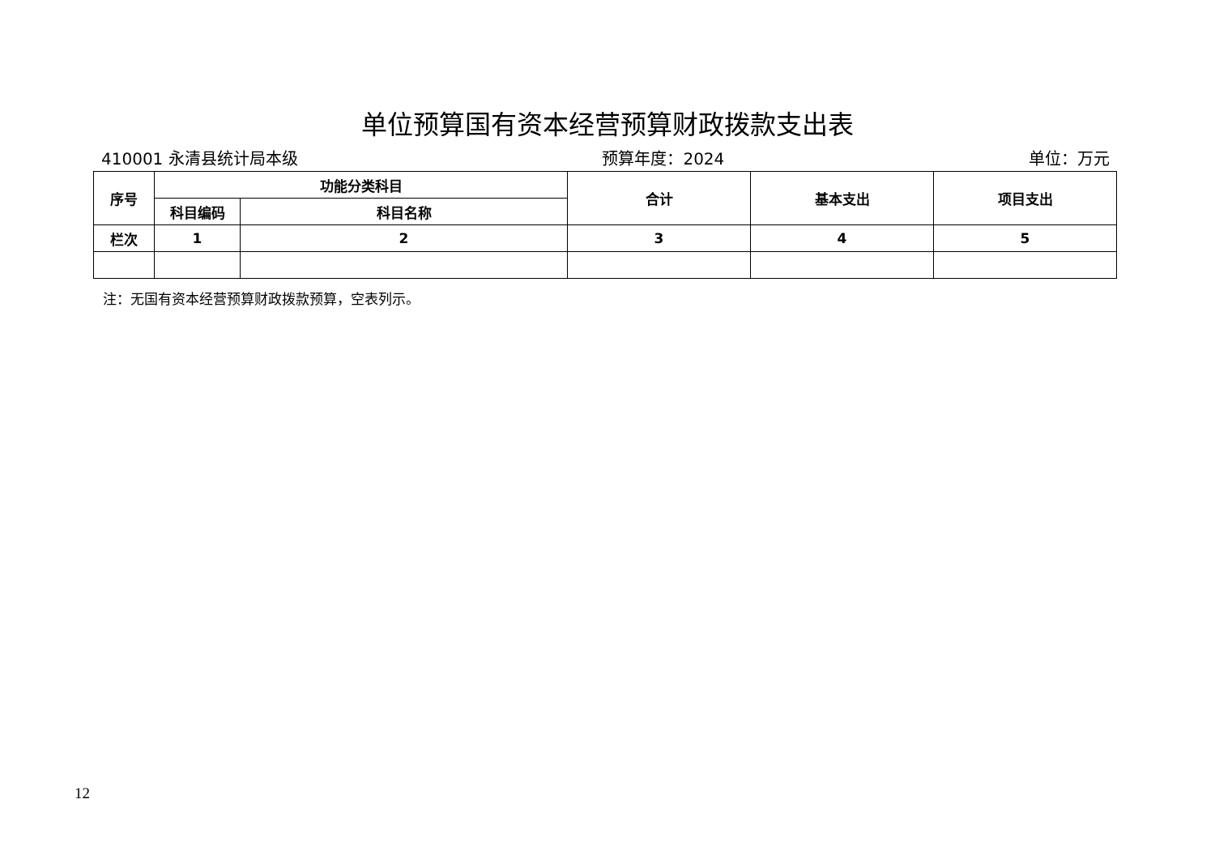单位预算国有资本经营预算财政拨款支出表
410001 永清县统计局本级 预算年度：2024 单位：万元
| 序号 | 功能分类科目 | | 合计 | 基本支出 | 项目支出 |
| --- | --- | --- | --- | --- | --- |
| | 科目编码 | 科目名称 | | | |
| 栏次 | 1 | 2 | 3 | 4 | 5 |
注：无国有资本经营预算财政拨款预算，空表列示。
12